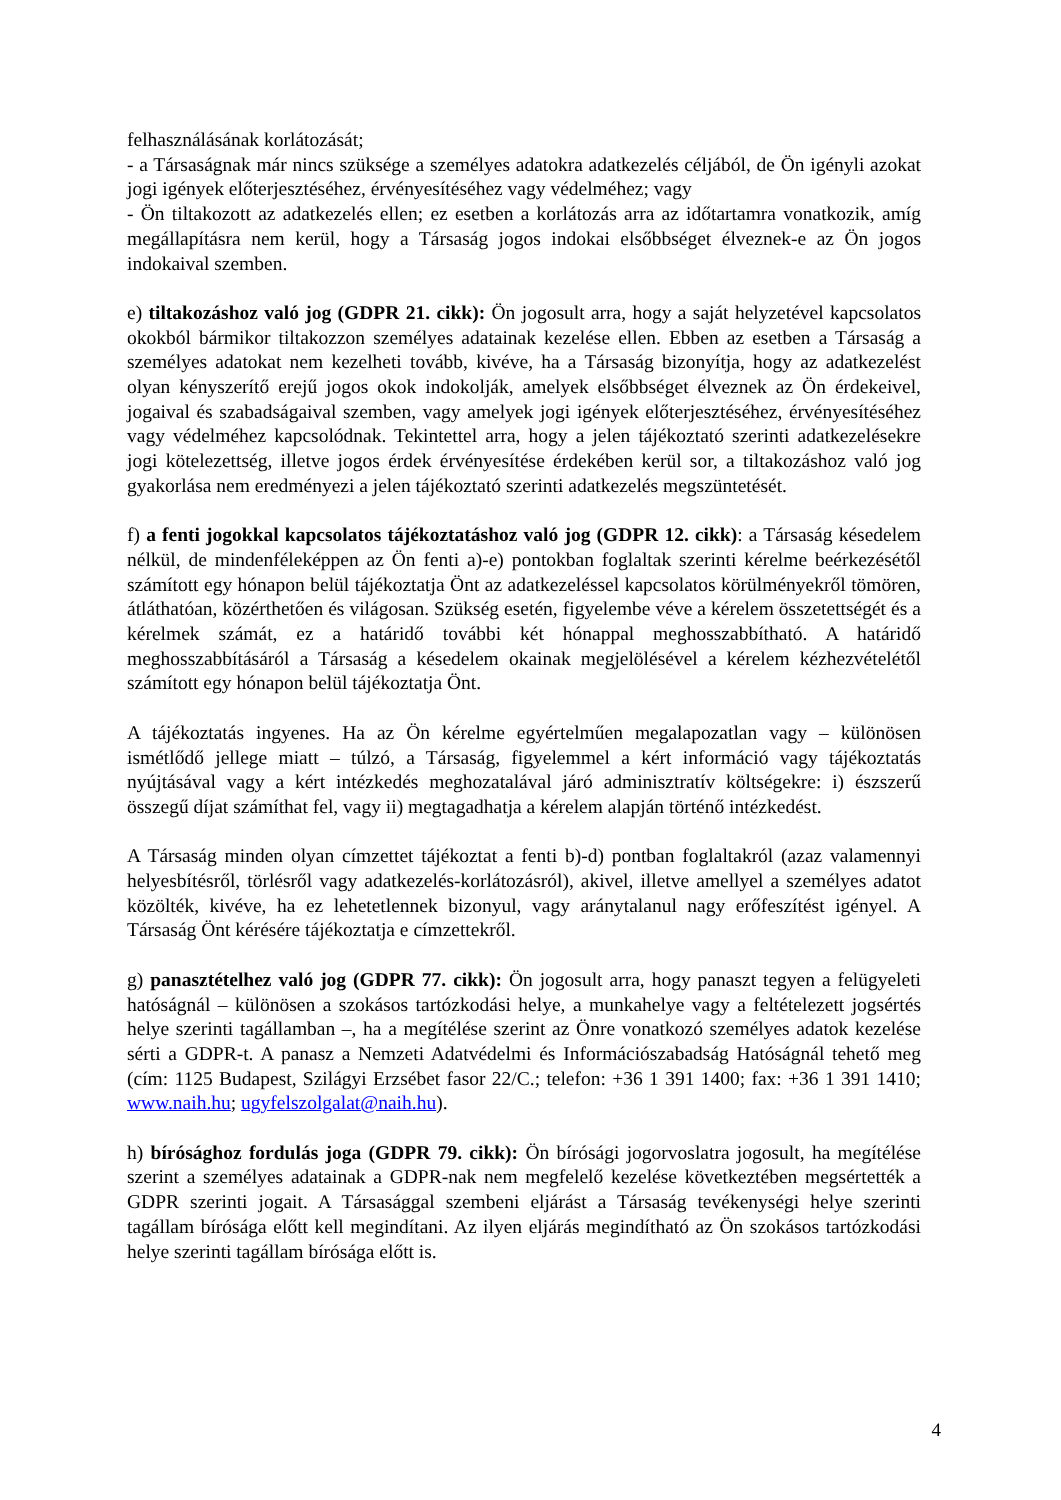felhasználásának korlátozását;
- a Társaságnak már nincs szüksége a személyes adatokra adatkezelés céljából, de Ön igényli azokat jogi igények előterjesztéséhez, érvényesítéséhez vagy védelméhez; vagy
- Ön tiltakozott az adatkezelés ellen; ez esetben a korlátozás arra az időtartamra vonatkozik, amíg megállapításra nem kerül, hogy a Társaság jogos indokai elsőbbséget élveznek-e az Ön jogos indokaival szemben.
e) tiltakozáshoz való jog (GDPR 21. cikk): Ön jogosult arra, hogy a saját helyzetével kapcsolatos okokból bármikor tiltakozzon személyes adatainak kezelése ellen. Ebben az esetben a Társaság a személyes adatokat nem kezelheti tovább, kivéve, ha a Társaság bizonyítja, hogy az adatkezelést olyan kényszerítő erejű jogos okok indokolják, amelyek elsőbbséget élveznek az Ön érdekeivel, jogaival és szabadságaival szemben, vagy amelyek jogi igények előterjesztéséhez, érvényesítéséhez vagy védelméhez kapcsolódnak. Tekintettel arra, hogy a jelen tájékoztató szerinti adatkezelésekre jogi kötelezettség, illetve jogos érdek érvényesítése érdekében kerül sor, a tiltakozáshoz való jog gyakorlása nem eredményezi a jelen tájékoztató szerinti adatkezelés megszüntetését.
f) a fenti jogokkal kapcsolatos tájékoztatáshoz való jog (GDPR 12. cikk): a Társaság késedelem nélkül, de mindenféleképpen az Ön fenti a)-e) pontokban foglaltak szerinti kérelme beérkezésétől számított egy hónapon belül tájékoztatja Önt az adatkezeléssel kapcsolatos körülményekről tömören, átláthatóan, közérthetően és világosan. Szükség esetén, figyelembe véve a kérelem összetettségét és a kérelmek számát, ez a határidő további két hónappal meghosszabbítható. A határidő meghosszabbításáról a Társaság a késedelem okainak megjelölésével a kérelem kézhezvételétől számított egy hónapon belül tájékoztatja Önt.
A tájékoztatás ingyenes. Ha az Ön kérelme egyértelműen megalapozatlan vagy – különösen ismétlődő jellege miatt – túlzó, a Társaság, figyelemmel a kért információ vagy tájékoztatás nyújtásával vagy a kért intézkedés meghozatalával járó adminisztratív költségekre: i) észszerű összegű díjat számíthat fel, vagy ii) megtagadhatja a kérelem alapján történő intézkedést.
A Társaság minden olyan címzettet tájékoztat a fenti b)-d) pontban foglaltakról (azaz valamennyi helyesbítésről, törlésről vagy adatkezelés-korlátozásról), akivel, illetve amellyel a személyes adatot közölték, kivéve, ha ez lehetetlennek bizonyul, vagy aránytalanul nagy erőfeszítést igényel. A Társaság Önt kérésére tájékoztatja e címzettekről.
g) panasztételhez való jog (GDPR 77. cikk): Ön jogosult arra, hogy panaszt tegyen a felügyeleti hatóságnál – különösen a szokásos tartózkodási helye, a munkahelye vagy a feltételezett jogsértés helye szerinti tagállamban –, ha a megítélése szerint az Önre vonatkozó személyes adatok kezelése sérti a GDPR-t. A panasz a Nemzeti Adatvédelmi és Információszabadság Hatóságnál tehető meg (cím: 1125 Budapest, Szilágyi Erzsébet fasor 22/C.; telefon: +36 1 391 1400; fax: +36 1 391 1410; www.naih.hu; ugyfelszolgalat@naih.hu).
h) bírósághoz fordulás joga (GDPR 79. cikk): Ön bírósági jogorvoslatra jogosult, ha megítélése szerint a személyes adatainak a GDPR-nak nem megfelelő kezelése következtében megsértették a GDPR szerinti jogait. A Társasággal szembeni eljárást a Társaság tevékenységi helye szerinti tagállam bírósága előtt kell megindítani. Az ilyen eljárás megindítható az Ön szokásos tartózkodási helye szerinti tagállam bírósága előtt is.
4